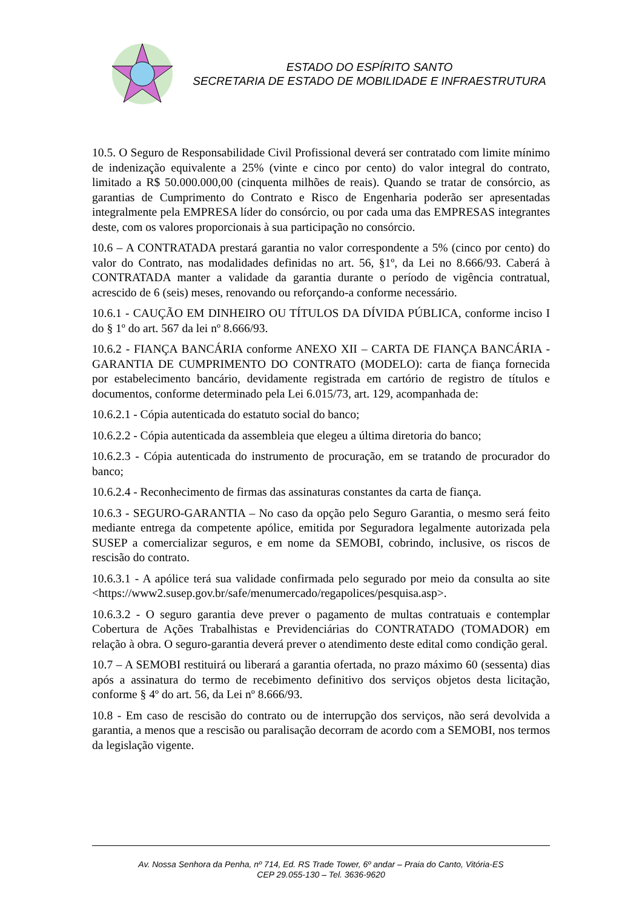ESTADO DO ESPÍRITO SANTO
SECRETARIA DE ESTADO DE MOBILIDADE E INFRAESTRUTURA
10.5. O Seguro de Responsabilidade Civil Profissional deverá ser contratado com limite mínimo de indenização equivalente a 25% (vinte e cinco por cento) do valor integral do contrato, limitado a R$ 50.000.000,00 (cinquenta milhões de reais). Quando se tratar de consórcio, as garantias de Cumprimento do Contrato e Risco de Engenharia poderão ser apresentadas integralmente pela EMPRESA líder do consórcio, ou por cada uma das EMPRESAS integrantes deste, com os valores proporcionais à sua participação no consórcio.
10.6 – A CONTRATADA prestará garantia no valor correspondente a 5% (cinco por cento) do valor do Contrato, nas modalidades definidas no art. 56, §1º, da Lei no 8.666/93. Caberá à CONTRATADA manter a validade da garantia durante o período de vigência contratual, acrescido de 6 (seis) meses, renovando ou reforçando-a conforme necessário.
10.6.1 - CAUÇÃO EM DINHEIRO OU TÍTULOS DA DÍVIDA PÚBLICA, conforme inciso I do § 1º do art. 567 da lei nº 8.666/93.
10.6.2 - FIANÇA BANCÁRIA conforme ANEXO XII – CARTA DE FIANÇA BANCÁRIA - GARANTIA DE CUMPRIMENTO DO CONTRATO (MODELO): carta de fiança fornecida por estabelecimento bancário, devidamente registrada em cartório de registro de títulos e documentos, conforme determinado pela Lei 6.015/73, art. 129, acompanhada de:
10.6.2.1 - Cópia autenticada do estatuto social do banco;
10.6.2.2 - Cópia autenticada da assembleia que elegeu a última diretoria do banco;
10.6.2.3 - Cópia autenticada do instrumento de procuração, em se tratando de procurador do banco;
10.6.2.4 - Reconhecimento de firmas das assinaturas constantes da carta de fiança.
10.6.3 - SEGURO-GARANTIA – No caso da opção pelo Seguro Garantia, o mesmo será feito mediante entrega da competente apólice, emitida por Seguradora legalmente autorizada pela SUSEP a comercializar seguros, e em nome da SEMOBI, cobrindo, inclusive, os riscos de rescisão do contrato.
10.6.3.1 - A apólice terá sua validade confirmada pelo segurado por meio da consulta ao site <https://www2.susep.gov.br/safe/menumercado/regapolices/pesquisa.asp>.
10.6.3.2 - O seguro garantia deve prever o pagamento de multas contratuais e contemplar Cobertura de Ações Trabalhistas e Previdenciárias do CONTRATADO (TOMADOR) em relação à obra. O seguro-garantia deverá prever o atendimento deste edital como condição geral.
10.7 – A SEMOBI restituirá ou liberará a garantia ofertada, no prazo máximo 60 (sessenta) dias após a assinatura do termo de recebimento definitivo dos serviços objetos desta licitação, conforme § 4º do art. 56, da Lei nº 8.666/93.
10.8 - Em caso de rescisão do contrato ou de interrupção dos serviços, não será devolvida a garantia, a menos que a rescisão ou paralisação decorram de acordo com a SEMOBI, nos termos da legislação vigente.
Av. Nossa Senhora da Penha, nº 714, Ed. RS Trade Tower, 6º andar – Praia do Canto, Vitória-ES
CEP 29.055-130 – Tel. 3636-9620